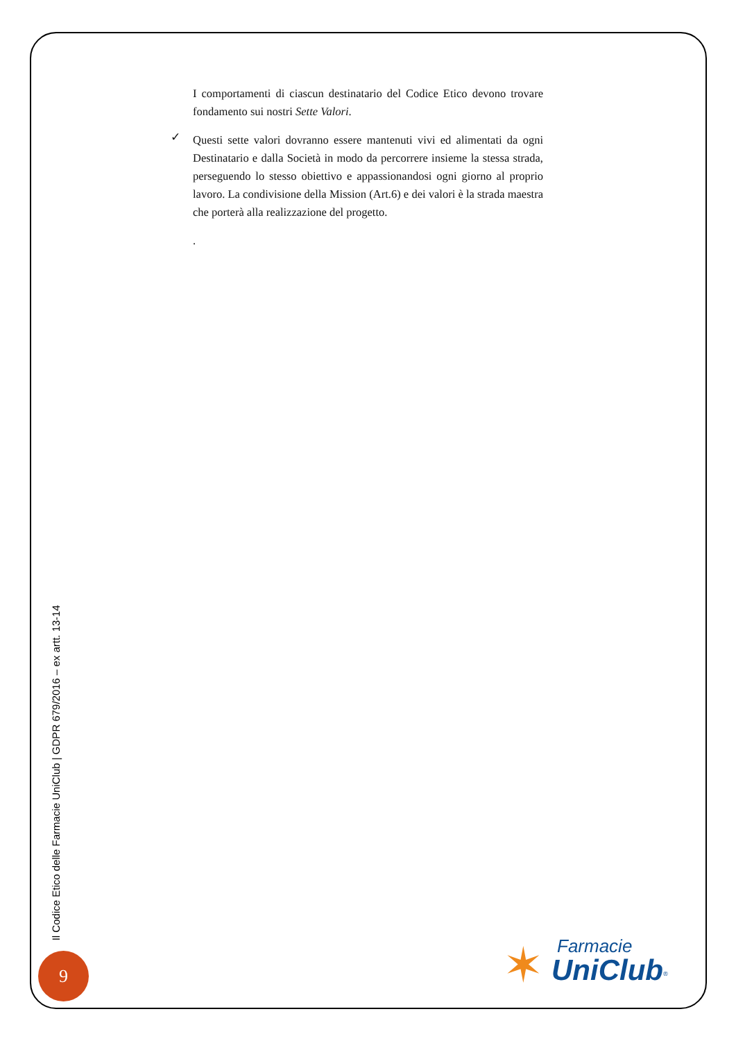I comportamenti di ciascun destinatario del Codice Etico devono trovare fondamento sui nostri Sette Valori.
✓
Questi sette valori dovranno essere mantenuti vivi ed alimentati da ogni Destinatario e dalla Società in modo da percorrere insieme la stessa strada, perseguendo lo stesso obiettivo e appassionandosi ogni giorno al proprio lavoro. La condivisione della Mission (Art.6) e dei valori è la strada maestra che porterà alla realizzazione del progetto.
.
Il Codice Etico delle Farmacie UniClub | GDPR 679/2016 – ex artt. 13-14
9
✶ Farmacie
UniClub<sup>®</sup>